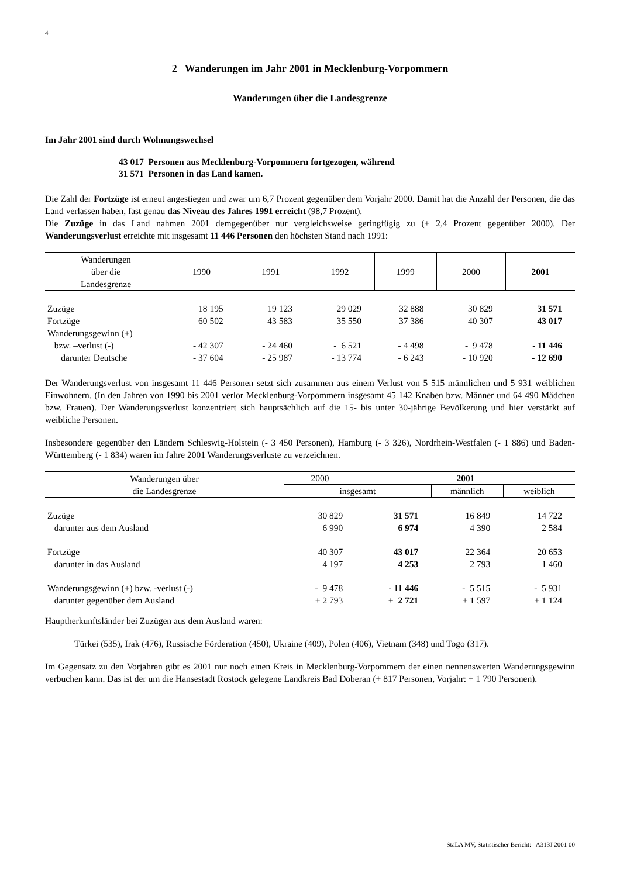4
2 Wanderungen im Jahr 2001 in Mecklenburg-Vorpommern
Wanderungen über die Landesgrenze
Im Jahr 2001 sind durch Wohnungswechsel
43 017 Personen aus Mecklenburg-Vorpommern fortgezogen, während
31 571 Personen in das Land kamen.
Die Zahl der Fortzüge ist erneut angestiegen und zwar um 6,7 Prozent gegenüber dem Vorjahr 2000. Damit hat die Anzahl der Personen, die das Land verlassen haben, fast genau das Niveau des Jahres 1991 erreicht (98,7 Prozent).
Die Zuzüge in das Land nahmen 2001 demgegenüber nur vergleichsweise geringfügig zu (+ 2,4 Prozent gegenüber 2000). Der Wanderungsverlust erreichte mit insgesamt 11 446 Personen den höchsten Stand nach 1991:
| Wanderungen über die Landesgrenze | 1990 | 1991 | 1992 | 1999 | 2000 | 2001 |
| --- | --- | --- | --- | --- | --- | --- |
| Zuzüge | 18 195 | 19 123 | 29 029 | 32 888 | 30 829 | 31 571 |
| Fortzüge | 60 502 | 43 583 | 35 550 | 37 386 | 40 307 | 43 017 |
| Wanderungsgewinn (+) | | | | | | |
| bzw. –verlust (-) | - 42 307 | - 24 460 | - 6 521 | - 4 498 | - 9 478 | - 11 446 |
| darunter Deutsche | - 37 604 | - 25 987 | - 13 774 | - 6 243 | - 10 920 | - 12 690 |
Der Wanderungsverlust von insgesamt 11 446 Personen setzt sich zusammen aus einem Verlust von 5 515 männlichen und 5 931 weiblichen Einwohnern. (In den Jahren von 1990 bis 2001 verlor Mecklenburg-Vorpommern insgesamt 45 142 Knaben bzw. Männer und 64 490 Mädchen bzw. Frauen). Der Wanderungsverlust konzentriert sich hauptsächlich auf die 15- bis unter 30-jährige Bevölkerung und hier verstärkt auf weibliche Personen.
Insbesondere gegenüber den Ländern Schleswig-Holstein (- 3 450 Personen), Hamburg (- 3 326), Nordrhein-Westfalen (- 1 886) und Baden-Württemberg (- 1 834) waren im Jahre 2001 Wanderungsverluste zu verzeichnen.
| Wanderungen über die Landesgrenze | 2000 | 2001 | | |
| --- | --- | --- | --- | --- |
| | insgesamt | | männlich | weiblich |
| Zuzüge | 30 829 | 31 571 | 16 849 | 14 722 |
| darunter aus dem Ausland | 6 990 | 6 974 | 4 390 | 2 584 |
| Fortzüge | 40 307 | 43 017 | 22 364 | 20 653 |
| darunter in das Ausland | 4 197 | 4 253 | 2 793 | 1 460 |
| Wanderungsgewinn (+) bzw. -verlust (-) | - 9 478 | - 11 446 | - 5 515 | - 5 931 |
| darunter gegenüber dem Ausland | + 2 793 | + 2 721 | + 1 597 | + 1 124 |
Hauptherkunftsländer bei Zuzügen aus dem Ausland waren:
Türkei (535), Irak (476), Russische Förderation (450), Ukraine (409), Polen (406), Vietnam (348) und Togo (317).
Im Gegensatz zu den Vorjahren gibt es 2001 nur noch einen Kreis in Mecklenburg-Vorpommern der einen nennenswerten Wanderungsgewinn verbuchen kann. Das ist der um die Hansestadt Rostock gelegene Landkreis Bad Doberan (+ 817 Personen, Vorjahr: + 1 790 Personen).
StaLA MV, Statistischer Bericht: A313J 2001 00